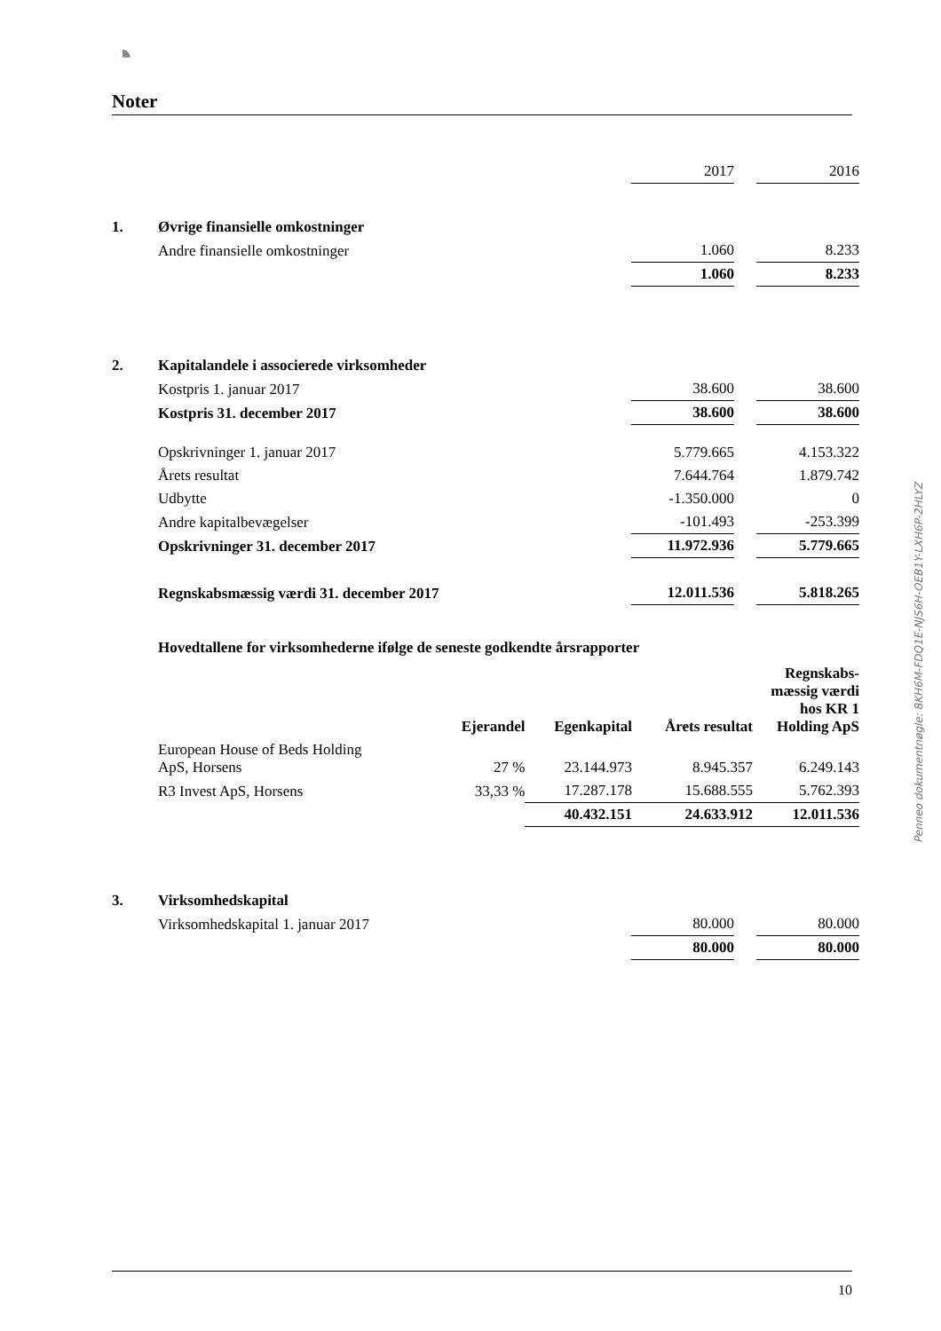◔
Noter
| | | 2017 | | 2016 |
| 1. | Øvrige finansielle omkostninger | | | |
| | Andre finansielle omkostninger | 1.060 | | 8.233 |
| | | 1.060 | | 8.233 |
| 2. | Kapitalandele i associerede virksomheder | | | |
| | Kostpris 1. januar 2017 | 38.600 | | 38.600 |
| | Kostpris 31. december 2017 | 38.600 | | 38.600 |
| | Opskrivninger 1. januar 2017 | 5.779.665 | | 4.153.322 |
| | Årets resultat | 7.644.764 | | 1.879.742 |
| | Udbytte | -1.350.000 | | 0 |
| | Andre kapitalbevægelser | -101.493 | | -253.399 |
| | Opskrivninger 31. december 2017 | 11.972.936 | | 5.779.665 |
| | Regnskabsmæssig værdi 31. december 2017 | 12.011.536 | | 5.818.265 |
Hovedtallene for virksomhederne ifølge de seneste godkendte årsrapporter
| | Ejerandel | Egenkapital | Årets resultat | Regnskabs- mæssig værdi hos KR 1 Holding ApS |
| --- | --- | --- | --- | --- |
| European House of Beds Holding ApS, Horsens | 27 % | 23.144.973 | 8.945.357 | 6.249.143 |
| R3 Invest ApS, Horsens | 33,33 % | 17.287.178 | 15.688.555 | 5.762.393 |
| | | 40.432.151 | 24.633.912 | 12.011.536 |
| 3. | Virksomhedskapital | | | |
| | Virksomhedskapital 1. januar 2017 | 80.000 | | 80.000 |
| | | 80.000 | | 80.000 |
10
Penneo dokumentnøgle: 8KH6M-FDQ1E-NJS6H-OEB1Y-LXH6P-2HLYZ